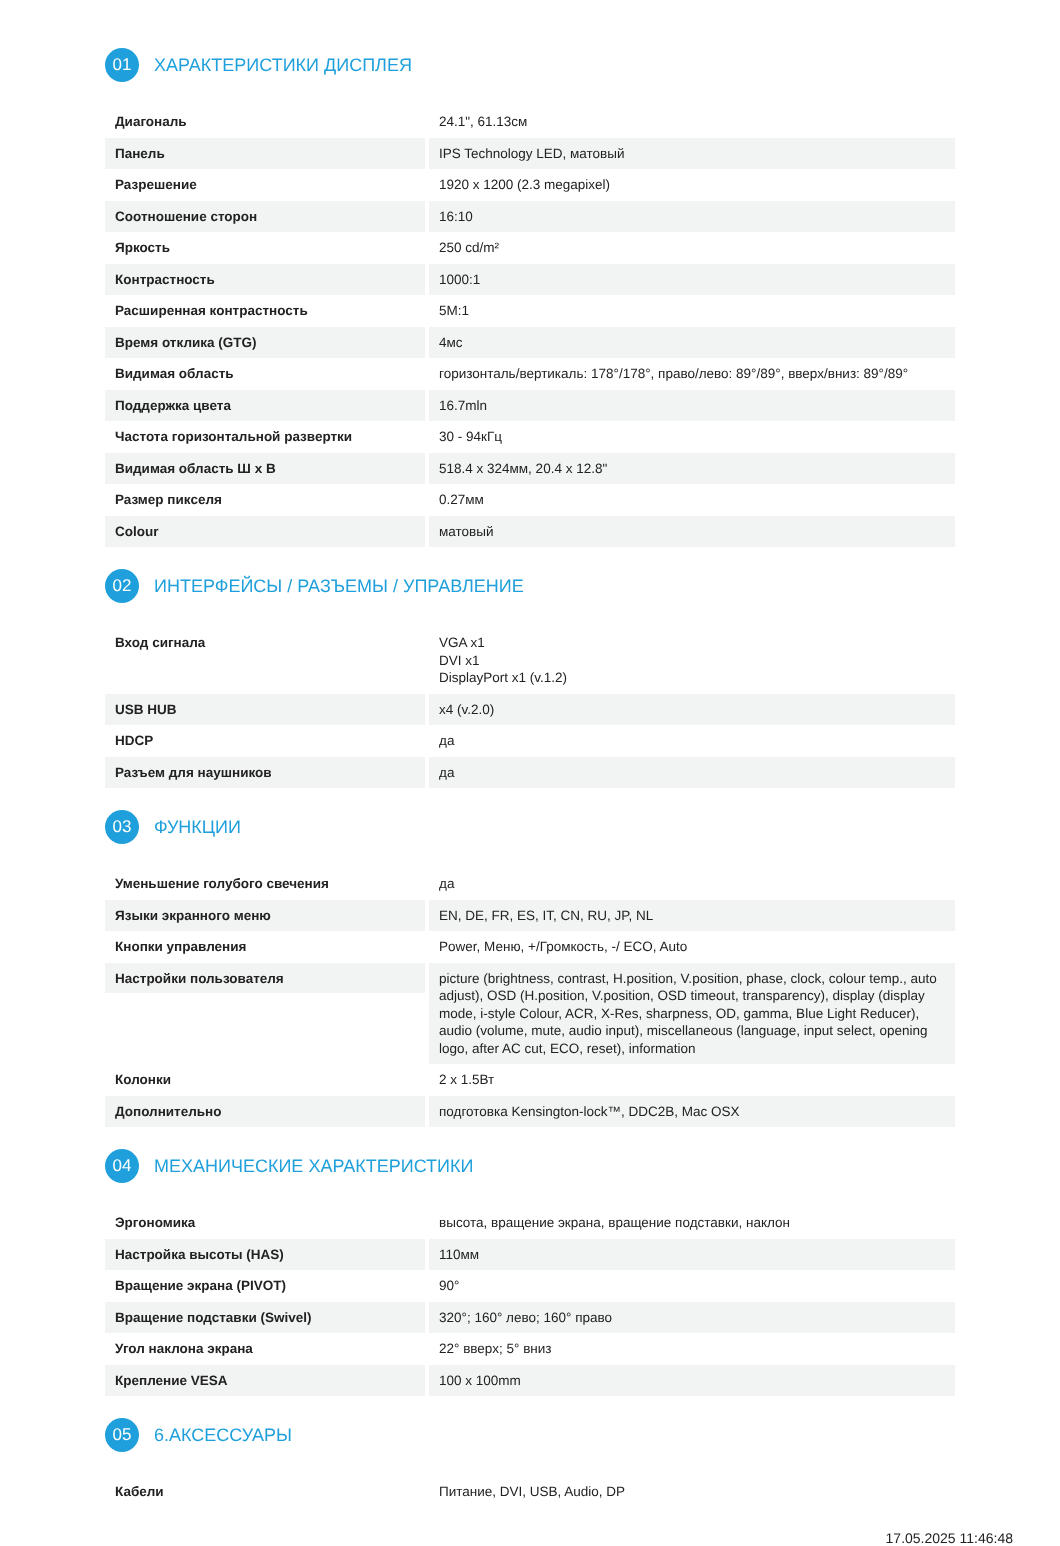01
ХАРАКТЕРИСТИКИ ДИСПЛЕЯ
| Диагональ | 24.1", 61.13см |
| Панель | IPS Technology LED, матовый |
| Разрешение | 1920 x 1200 (2.3 megapixel) |
| Соотношение сторон | 16:10 |
| Яркость | 250 cd/m² |
| Контрастность | 1000:1 |
| Расширенная контрастность | 5M:1 |
| Время отклика (GTG) | 4мс |
| Видимая область | горизонталь/вертикаль: 178°/178°, право/лево: 89°/89°, вверх/вниз: 89°/89° |
| Поддержка цвета | 16.7mln |
| Частота горизонтальной развертки | 30 - 94кГц |
| Видимая область Ш x В | 518.4 x 324мм, 20.4 x 12.8" |
| Размер пикселя | 0.27мм |
| Colour | матовый |
02
ИНТЕРФЕЙСЫ / РАЗЪЕМЫ / УПРАВЛЕНИЕ
| Вход сигнала | VGA x1 DVI x1 DisplayPort x1 (v.1.2) |
| USB HUB | x4 (v.2.0) |
| HDCP | да |
| Разъем для наушников | да |
03
ФУНКЦИИ
| Уменьшение голубого свечения | да |
| Языки экранного меню | EN, DE, FR, ES, IT, CN, RU, JP, NL |
| Кнопки управления | Power, Меню, +/Громкость, -/ ECO, Auto |
| Настройки пользователя | picture (brightness, contrast, H.position, V.position, phase, clock, colour temp., auto adjust), OSD (H.position, V.position, OSD timeout, transparency), display (display mode, i-style Colour, ACR, X-Res, sharpness, OD, gamma, Blue Light Reducer), audio (volume, mute, audio input), miscellaneous (language, input select, opening logo, after AC cut, ECO, reset), information |
| Колонки | 2 x 1.5Вт |
| Дополнительно | подготовка Kensington-lock™, DDC2B, Mac OSX |
04
МЕХАНИЧЕСКИЕ ХАРАКТЕРИСТИКИ
| Эргономика | высота, вращение экрана, вращение подставки, наклон |
| Настройка высоты (HAS) | 110мм |
| Вращение экрана (PIVOT) | 90° |
| Вращение подставки (Swivel) | 320°; 160° лево; 160° право |
| Угол наклона экрана | 22° вверх; 5° вниз |
| Крепление VESA | 100 x 100mm |
05
6.АКСЕССУАРЫ
| Кабели | Питание, DVI, USB, Audio, DP |
17.05.2025 11:46:48